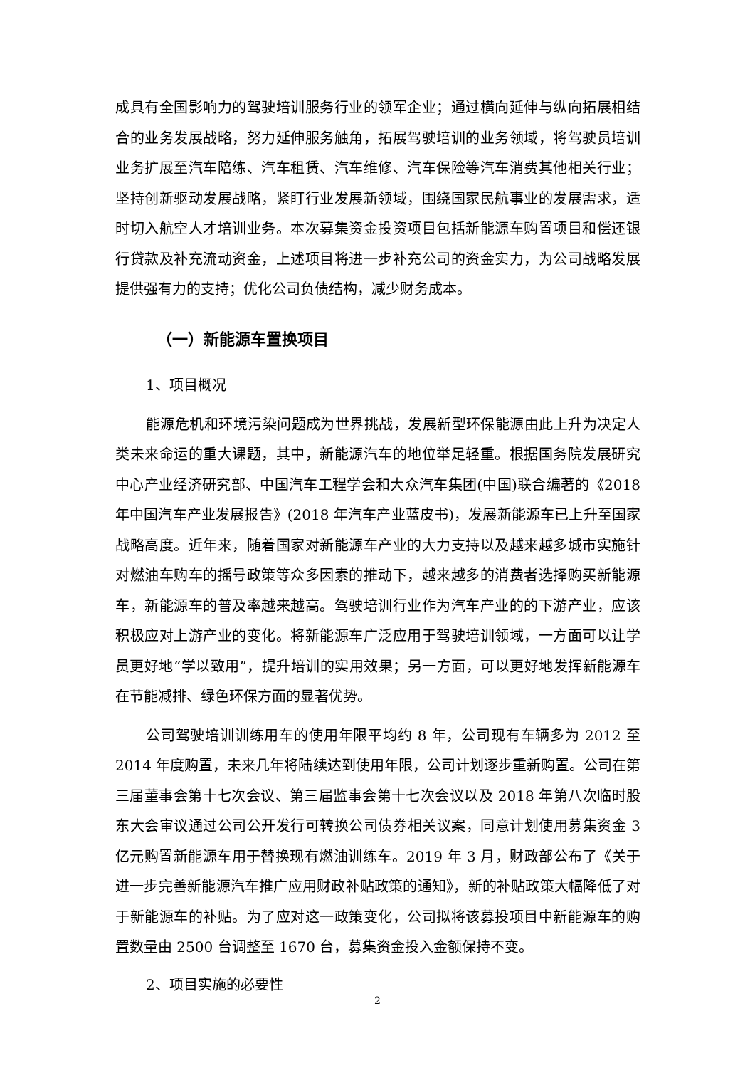成具有全国影响力的驾驶培训服务行业的领军企业；通过横向延伸与纵向拓展相结合的业务发展战略，努力延伸服务触角，拓展驾驶培训的业务领域，将驾驶员培训业务扩展至汽车陪练、汽车租赁、汽车维修、汽车保险等汽车消费其他相关行业；坚持创新驱动发展战略，紧盯行业发展新领域，围绕国家民航事业的发展需求，适时切入航空人才培训业务。本次募集资金投资项目包括新能源车购置项目和偿还银行贷款及补充流动资金，上述项目将进一步补充公司的资金实力，为公司战略发展提供强有力的支持；优化公司负债结构，减少财务成本。
（一）新能源车置换项目
1、项目概况
能源危机和环境污染问题成为世界挑战，发展新型环保能源由此上升为决定人类未来命运的重大课题，其中，新能源汽车的地位举足轻重。根据国务院发展研究中心产业经济研究部、中国汽车工程学会和大众汽车集团(中国)联合编著的《2018 年中国汽车产业发展报告》(2018 年汽车产业蓝皮书)，发展新能源车已上升至国家战略高度。近年来，随着国家对新能源车产业的大力支持以及越来越多城市实施针对燃油车购车的摇号政策等众多因素的推动下，越来越多的消费者选择购买新能源车，新能源车的普及率越来越高。驾驶培训行业作为汽车产业的的下游产业，应该积极应对上游产业的变化。将新能源车广泛应用于驾驶培训领域，一方面可以让学员更好地“学以致用”，提升培训的实用效果；另一方面，可以更好地发挥新能源车在节能减排、绿色环保方面的显著优势。
公司驾驶培训训练用车的使用年限平均约 8 年，公司现有车辆多为 2012 至 2014 年度购置，未来几年将陆续达到使用年限，公司计划逐步重新购置。公司在第三届董事会第十七次会议、第三届监事会第十七次会议以及 2018 年第八次临时股东大会审议通过公司公开发行可转换公司债券相关议案，同意计划使用募集资金 3 亿元购置新能源车用于替换现有燃油训练车。2019 年 3 月，财政部公布了《关于进一步完善新能源汽车推广应用财政补贴政策的通知》，新的补贴政策大幅降低了对于新能源车的补贴。为了应对这一政策变化，公司拟将该募投项目中新能源车的购置数量由 2500 台调整至 1670 台，募集资金投入金额保持不变。
2、项目实施的必要性
2